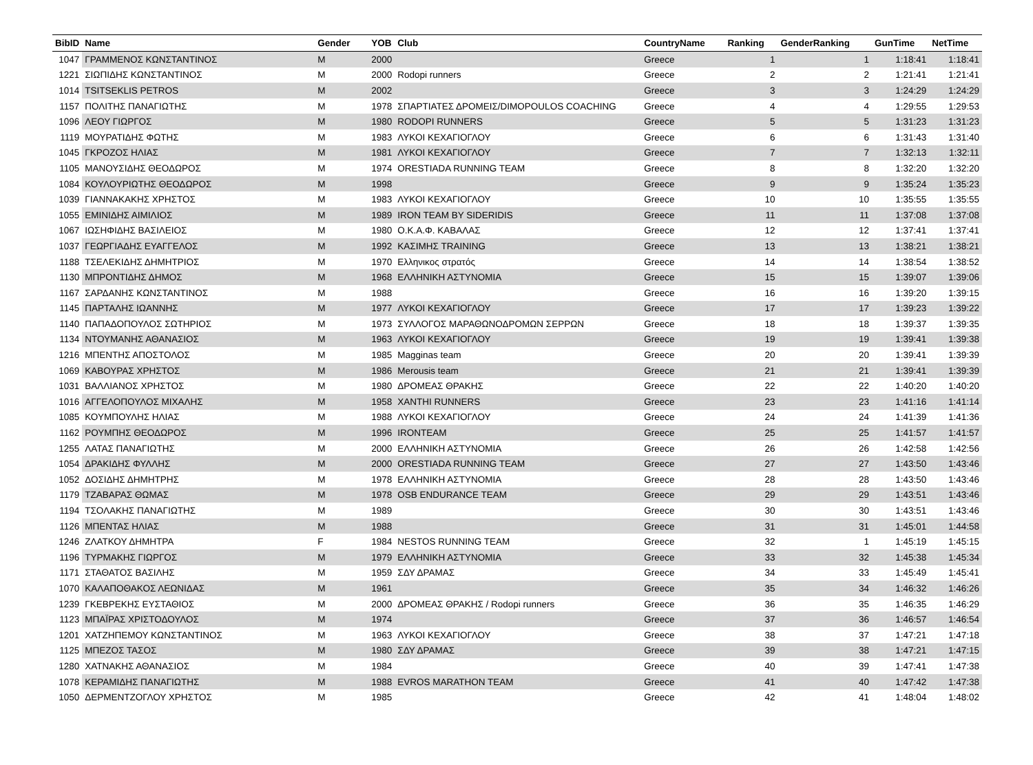| BibID | Name | Gender | YOB | Club | CountryName | Ranking | GenderRanking | GunTime | NetTime |
| --- | --- | --- | --- | --- | --- | --- | --- | --- | --- |
| 1047 | ΓΡΑΜΜΕΝΟΣ ΚΩΝΣΤΑΝΤΙΝΟΣ | M | 2000 | | Greece | 1 | 1 | 1:18:41 | 1:18:41 |
| 1221 | ΣΙΩΠΙΔΗΣ ΚΩΝΣΤΑΝΤΙΝΟΣ | M | 2000 | Rodopi runners | Greece | 2 | 2 | 1:21:41 | 1:21:41 |
| 1014 | TSITSEKLIS PETROS | M | 2002 | | Greece | 3 | 3 | 1:24:29 | 1:24:29 |
| 1157 | ΠΟΛΙΤΗΣ ΠΑΝΑΓΙΩΤΗΣ | M | 1978 | ΣΠΑΡΤΙΑΤΕΣ ΔΡΟΜΕΙΣ/DIMOPOULOS COACHING | Greece | 4 | 4 | 1:29:55 | 1:29:53 |
| 1096 | ΛΕΟΥ ΓΙΩΡΓΟΣ | M | 1980 | RODOPI RUNNERS | Greece | 5 | 5 | 1:31:23 | 1:31:23 |
| 1119 | ΜΟΥΡΑΤΙΔΗΣ ΦΩΤΗΣ | M | 1983 | ΛΥΚΟΙ ΚΕΧΑΓΙΟΓΛΟΥ | Greece | 6 | 6 | 1:31:43 | 1:31:40 |
| 1045 | ΓΚΡΟΖΟΣ ΗΛΙΑΣ | M | 1981 | ΛΥΚΟΙ ΚΕΧΑΓΙΟΓΛΟΥ | Greece | 7 | 7 | 1:32:13 | 1:32:11 |
| 1105 | ΜΑΝΟΥΣΙΔΗΣ ΘΕΟΔΩΡΟΣ | M | 1974 | ORESTIADA RUNNING TEAM | Greece | 8 | 8 | 1:32:20 | 1:32:20 |
| 1084 | ΚΟΥΛΟΥΡΙΩΤΗΣ ΘΕΟΔΩΡΟΣ | M | 1998 | | Greece | 9 | 9 | 1:35:24 | 1:35:23 |
| 1039 | ΓΙΑΝΝΑΚΑΚΗΣ ΧΡΗΣΤΟΣ | M | 1983 | ΛΥΚΟΙ ΚΕΧΑΓΙΟΓΛΟΥ | Greece | 10 | 10 | 1:35:55 | 1:35:55 |
| 1055 | ΕΜΙΝΙΔΗΣ ΑΙΜΙΛΙΟΣ | M | 1989 | IRON TEAM BY SIDERIDIS | Greece | 11 | 11 | 1:37:08 | 1:37:08 |
| 1067 | ΙΩΣΗΦΙΔΗΣ ΒΑΣΙΛΕΙΟΣ | M | 1980 | Ο.Κ.Α.Φ. ΚΑΒΑΛΑΣ | Greece | 12 | 12 | 1:37:41 | 1:37:41 |
| 1037 | ΓΕΩΡΓΙΑΔΗΣ ΕΥΑΓΓΕΛΟΣ | M | 1992 | ΚΑΣΙΜΗΣ TRAINING | Greece | 13 | 13 | 1:38:21 | 1:38:21 |
| 1188 | ΤΣΕΛΕΚΙΔΗΣ ΔΗΜΗΤΡΙΟΣ | M | 1970 | Ελληνικος στρατός | Greece | 14 | 14 | 1:38:54 | 1:38:52 |
| 1130 | ΜΠΡΟΝΤΙΔΗΣ ΔΗΜΟΣ | M | 1968 | ΕΛΛΗΝΙΚΗ ΑΣΤΥΝΟΜΙΑ | Greece | 15 | 15 | 1:39:07 | 1:39:06 |
| 1167 | ΣΑΡΔΑΝΗΣ ΚΩΝΣΤΑΝΤΙΝΟΣ | M | 1988 | | Greece | 16 | 16 | 1:39:20 | 1:39:15 |
| 1145 | ΠΑΡΤΑΛΗΣ ΙΩΑΝΝΗΣ | M | 1977 | ΛΥΚΟΙ ΚΕΧΑΓΙΟΓΛΟΥ | Greece | 17 | 17 | 1:39:23 | 1:39:22 |
| 1140 | ΠΑΠΑΔΟΠΟΥΛΟΣ ΣΩΤΗΡΙΟΣ | M | 1973 | ΣΥΛΛΟΓΟΣ ΜΑΡΑΘΩΝΟΔΡΟΜΩΝ ΣΕΡΡΩΝ | Greece | 18 | 18 | 1:39:37 | 1:39:35 |
| 1134 | ΝΤΟΥΜΑΝΗΣ ΑΘΑΝΑΣΙΟΣ | M | 1963 | ΛΥΚΟΙ ΚΕΧΑΓΙΟΓΛΟΥ | Greece | 19 | 19 | 1:39:41 | 1:39:38 |
| 1216 | ΜΠΕΝΤΗΣ ΑΠΟΣΤΟΛΟΣ | M | 1985 | Magginas team | Greece | 20 | 20 | 1:39:41 | 1:39:39 |
| 1069 | ΚΑΒΟΥΡΑΣ ΧΡΗΣΤΟΣ | M | 1986 | Merousis team | Greece | 21 | 21 | 1:39:41 | 1:39:39 |
| 1031 | ΒΑΛΛΙΑΝΟΣ ΧΡΗΣΤΟΣ | M | 1980 | ΔΡΟΜΕΑΣ ΘΡΑΚΗΣ | Greece | 22 | 22 | 1:40:20 | 1:40:20 |
| 1016 | ΑΓΓΕΛΟΠΟΥΛΟΣ ΜΙΧΑΛΗΣ | M | 1958 | XANTHI RUNNERS | Greece | 23 | 23 | 1:41:16 | 1:41:14 |
| 1085 | ΚΟΥΜΠΟΥΛΗΣ ΗΛΙΑΣ | M | 1988 | ΛΥΚΟΙ ΚΕΧΑΓΙΟΓΛΟΥ | Greece | 24 | 24 | 1:41:39 | 1:41:36 |
| 1162 | ΡΟΥΜΠΗΣ ΘΕΟΔΩΡΟΣ | M | 1996 | IRONTEAM | Greece | 25 | 25 | 1:41:57 | 1:41:57 |
| 1255 | ΛΑΤΑΣ ΠΑΝΑΓΙΩΤΗΣ | M | 2000 | ΕΛΛΗΝΙΚΗ ΑΣΤΥΝΟΜΙΑ | Greece | 26 | 26 | 1:42:58 | 1:42:56 |
| 1054 | ΔΡΑΚΙΔΗΣ ΦΥΛΛΗΣ | M | 2000 | ORESTIADA RUNNING TEAM | Greece | 27 | 27 | 1:43:50 | 1:43:46 |
| 1052 | ΔΟΣΙΔΗΣ ΔΗΜΗΤΡΗΣ | M | 1978 | ΕΛΛΗΝΙΚΗ ΑΣΤΥΝΟΜΙΑ | Greece | 28 | 28 | 1:43:50 | 1:43:46 |
| 1179 | ΤΖΑΒΑΡΑΣ ΘΩΜΑΣ | M | 1978 | OSB ENDURANCE TEAM | Greece | 29 | 29 | 1:43:51 | 1:43:46 |
| 1194 | ΤΣΟΛΑΚΗΣ ΠΑΝΑΓΙΩΤΗΣ | M | 1989 | | Greece | 30 | 30 | 1:43:51 | 1:43:46 |
| 1126 | ΜΠΕΝΤΑΣ ΗΛΙΑΣ | M | 1988 | | Greece | 31 | 31 | 1:45:01 | 1:44:58 |
| 1246 | ΖΛΑΤΚΟΥ ΔΗΜΗΤΡΑ | F | 1984 | NESTOS RUNNING TEAM | Greece | 32 | 1 | 1:45:19 | 1:45:15 |
| 1196 | ΤΥΡΜΑΚΗΣ ΓΙΩΡΓΟΣ | M | 1979 | ΕΛΛΗΝΙΚΗ ΑΣΤΥΝΟΜΙΑ | Greece | 33 | 32 | 1:45:38 | 1:45:34 |
| 1171 | ΣΤΑΘΑΤΟΣ ΒΑΣΙΛΗΣ | M | 1959 | ΣΔΥ ΔΡΑΜΑΣ | Greece | 34 | 33 | 1:45:49 | 1:45:41 |
| 1070 | ΚΑΛΑΠΟΘΑΚΟΣ ΛΕΩΝΙΔΑΣ | M | 1961 | | Greece | 35 | 34 | 1:46:32 | 1:46:26 |
| 1239 | ΓΚΕΒΡΕΚΗΣ ΕΥΣΤΑΘΙΟΣ | M | 2000 | ΔΡΟΜΕΑΣ ΘΡΑΚΗΣ / Rodopi runners | Greece | 36 | 35 | 1:46:35 | 1:46:29 |
| 1123 | ΜΠΑΪΡΑΣ ΧΡΙΣΤΟΔΟΥΛΟΣ | M | 1974 | | Greece | 37 | 36 | 1:46:57 | 1:46:54 |
| 1201 | ΧΑΤΖΗΠΕΜΟΥ ΚΩΝΣΤΑΝΤΙΝΟΣ | M | 1963 | ΛΥΚΟΙ ΚΕΧΑΓΙΟΓΛΟΥ | Greece | 38 | 37 | 1:47:21 | 1:47:18 |
| 1125 | ΜΠΕΖΟΣ ΤΑΣΟΣ | M | 1980 | ΣΔΥ ΔΡΑΜΑΣ | Greece | 39 | 38 | 1:47:21 | 1:47:15 |
| 1280 | ΧΑΤΝΑΚΗΣ ΑΘΑΝΑΣΙΟΣ | M | 1984 | | Greece | 40 | 39 | 1:47:41 | 1:47:38 |
| 1078 | ΚΕΡΑΜΙΔΗΣ ΠΑΝΑΓΙΩΤΗΣ | M | 1988 | EVROS MARATHON TEAM | Greece | 41 | 40 | 1:47:42 | 1:47:38 |
| 1050 | ΔΕΡΜΕΝΤΖΟΓΛΟΥ ΧΡΗΣΤΟΣ | M | 1985 | | Greece | 42 | 41 | 1:48:04 | 1:48:02 |